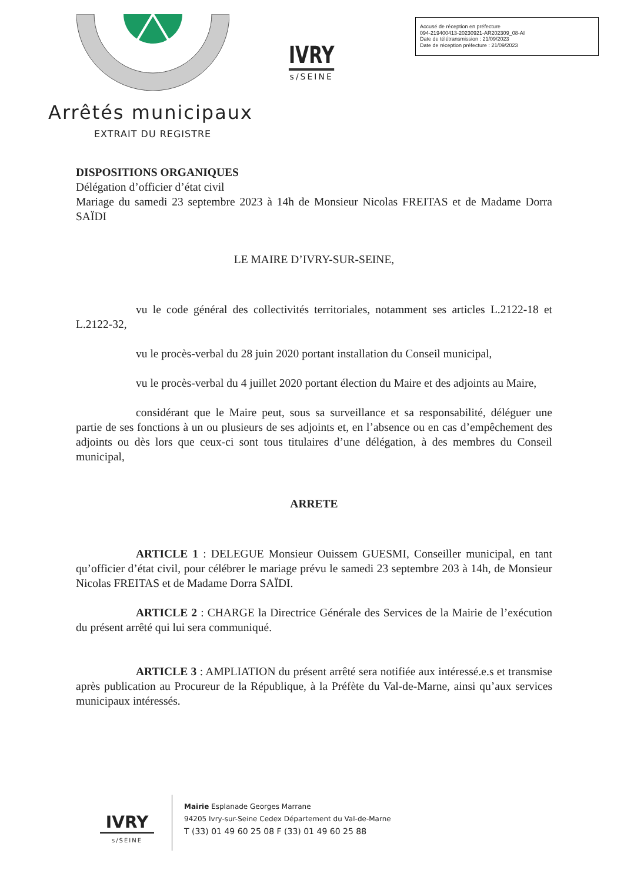IVRY
s/SEINE
Accusé de réception en préfecture
094-219400413-20230921-AR202309_08-AI
Date de télétransmission : 21/09/2023
Date de réception préfecture : 21/09/2023
Arrêtés municipaux
EXTRAIT DU REGISTRE
DISPOSITIONS ORGANIQUES
Délégation d’officier d’état civil
Mariage du samedi 23 septembre 2023 à 14h de Monsieur Nicolas FREITAS et de Madame Dorra SAÏDI
LE MAIRE D’IVRY-SUR-SEINE,
vu le code général des collectivités territoriales, notamment ses articles L.2122-18 et L.2122-32,
vu le procès-verbal du 28 juin 2020 portant installation du Conseil municipal,
vu le procès-verbal du 4 juillet 2020 portant élection du Maire et des adjoints au Maire,
considérant que le Maire peut, sous sa surveillance et sa responsabilité, déléguer une partie de ses fonctions à un ou plusieurs de ses adjoints et, en l’absence ou en cas d’empêchement des adjoints ou dès lors que ceux-ci sont tous titulaires d’une délégation, à des membres du Conseil municipal,
ARRETE
ARTICLE 1 : DELEGUE Monsieur Ouissem GUESMI, Conseiller municipal, en tant qu’officier d’état civil, pour célébrer le mariage prévu le samedi 23 septembre 203 à 14h, de Monsieur Nicolas FREITAS et de Madame Dorra SAÏDI.
ARTICLE 2 : CHARGE la Directrice Générale des Services de la Mairie de l’exécution du présent arrêté qui lui sera communiqué.
ARTICLE 3 : AMPLIATION du présent arrêté sera notifiée aux intéressé.e.s et transmise après publication au Procureur de la République, à la Préfète du Val-de-Marne, ainsi qu’aux services municipaux intéressés.
IVRY
s/SEINE
Mairie Esplanade Georges Marrane
94205 Ivry-sur-Seine Cedex Département du Val-de-Marne
T (33) 01 49 60 25 08 F (33) 01 49 60 25 88